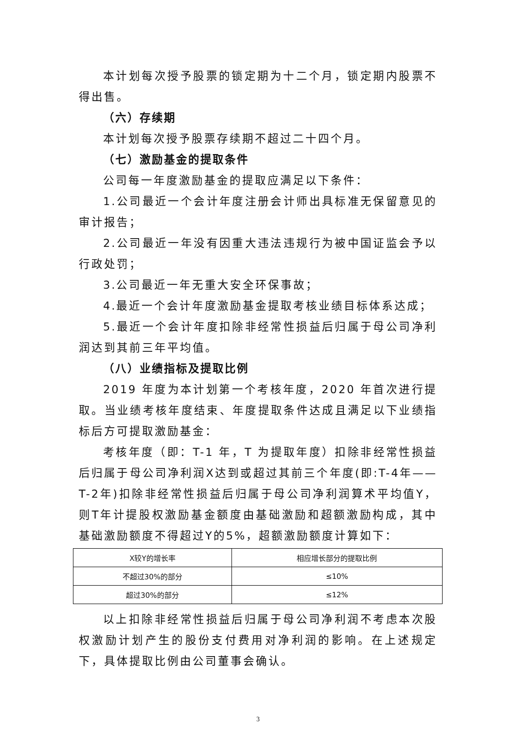本计划每次授予股票的锁定期为十二个月，锁定期内股票不得出售。
（六）存续期
本计划每次授予股票存续期不超过二十四个月。
（七）激励基金的提取条件
公司每一年度激励基金的提取应满足以下条件：
1.公司最近一个会计年度注册会计师出具标准无保留意见的审计报告；
2.公司最近一年没有因重大违法违规行为被中国证监会予以行政处罚；
3.公司最近一年无重大安全环保事故；
4.最近一个会计年度激励基金提取考核业绩目标体系达成；
5.最近一个会计年度扣除非经常性损益后归属于母公司净利润达到其前三年平均值。
（八）业绩指标及提取比例
2019 年度为本计划第一个考核年度，2020 年首次进行提取。当业绩考核年度结束、年度提取条件达成且满足以下业绩指标后方可提取激励基金：
考核年度（即：T-1 年，T 为提取年度）扣除非经常性损益后归属于母公司净利润X达到或超过其前三个年度(即:T-4年——T-2年)扣除非经常性损益后归属于母公司净利润算术平均值Y，则T年计提股权激励基金额度由基础激励和超额激励构成，其中基础激励额度不得超过Y的5%，超额激励额度计算如下：
| X较Y的增长率 | 相应增长部分的提取比例 |
| --- | --- |
| 不超过30%的部分 | ≤10% |
| 超过30%的部分 | ≤12% |
以上扣除非经常性损益后归属于母公司净利润不考虑本次股权激励计划产生的股份支付费用对净利润的影响。在上述规定下，具体提取比例由公司董事会确认。
3